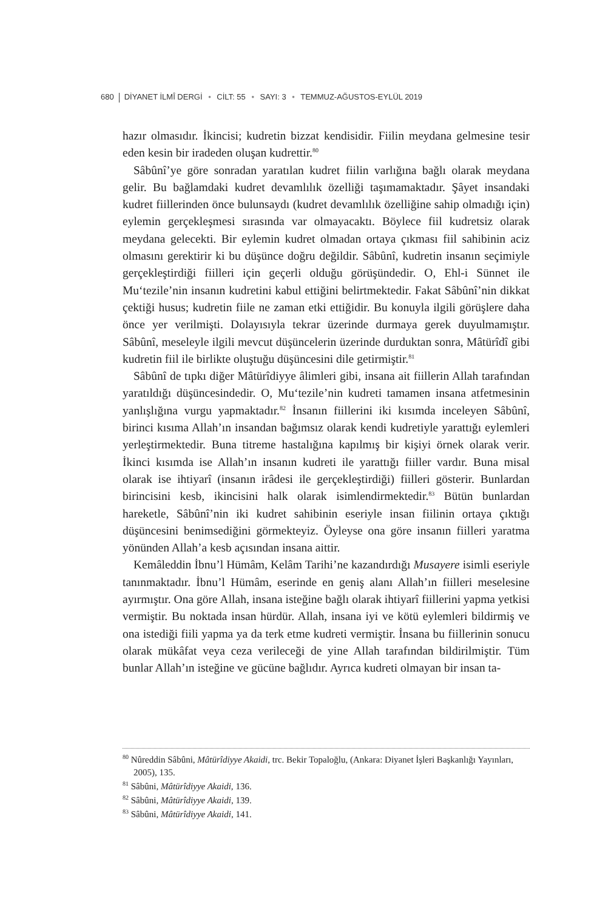680 DİYANET İLMÎ DERGİ • CİLT: 55 • SAYI: 3 • TEMMUZ-AĞUSTOS-EYLÜL 2019
hazır olmasıdır. İkincisi; kudretin bizzat kendisidir. Fiilin meydana gelmesine tesir eden kesin bir iradeden oluşan kudrettir.<sup>80</sup>
Sâbûnî’ye göre sonradan yaratılan kudret fiilin varlığına bağlı olarak meydana gelir. Bu bağlamdaki kudret devamlılık özelliği taşımamaktadır. Şâyet insandaki kudret fiillerinden önce bulunsaydı (kudret devamlılık özelliğine sahip olmadığı için) eylemin gerçekleşmesi sırasında var olmayacaktı. Böylece fiil kudretsiz olarak meydana gelecekti. Bir eylemin kudret olmadan ortaya çıkması fiil sahibinin aciz olmasını gerektirir ki bu düşünce doğru değildir. Sâbûnî, kudretin insanın seçimiyle gerçekleştirdiği fiilleri için geçerli olduğu görüşündedir. O, Ehl-i Sünnet ile Mu‘tezile’nin insanın kudretini kabul ettiğini belirtmektedir. Fakat Sâbûnî’nin dikkat çektiği husus; kudretin fiile ne zaman etki ettiğidir. Bu konuyla ilgili görüşlere daha önce yer verilmişti. Dolayısıyla tekrar üzerinde durmaya gerek duyulmamıştır. Sâbûnî, meseleyle ilgili mevcut düşüncelerin üzerinde durduktan sonra, Mâtürîdî gibi kudretin fiil ile birlikte oluştuğu düşüncesini dile getirmiştir.<sup>81</sup>
Sâbûnî de tıpkı diğer Mâtürîdiyye âlimleri gibi, insana ait fiillerin Allah tarafından yaratıldığı düşüncesindedir. O, Mu‘tezile’nin kudreti tamamen insana atfetmesinin yanlışlığına vurgu yapmaktadır.<sup>82</sup> İnsanın fiillerini iki kısımda inceleyen Sâbûnî, birinci kısıma Allah’ın insandan bağımsız olarak kendi kudretiyle yarattığı eylemleri yerleştirmektedir. Buna titreme hastalığına kapılmış bir kişiyi örnek olarak verir. İkinci kısımda ise Allah’ın insanın kudreti ile yarattığı fiiller vardır. Buna misal olarak ise ihtiyarî (insanın irâdesi ile gerçekleştirdiği) fiilleri gösterir. Bunlardan birincisini kesb, ikincisini halk olarak isimlendirmektedir.<sup>83</sup> Bütün bunlardan hareketle, Sâbûnî’nin iki kudret sahibinin eseriyle insan fiilinin ortaya çıktığı düşüncesini benimsediğini görmekteyiz. Öyleyse ona göre insanın fiilleri yaratma yönünden Allah’a kesb açısından insana aittir.
Kemâleddin İbnu’l Hümâm, Kelâm Tarihi’ne kazandırdığı Musayere isimli eseriyle tanınmaktadır. İbnu’l Hümâm, eserinde en geniş alanı Allah’ın fiilleri meselesine ayırmıştır. Ona göre Allah, insana isteğine bağlı olarak ihtiyarî fiillerini yapma yetkisi vermiştir. Bu noktada insan hürdür. Allah, insana iyi ve kötü eylemleri bildirmiş ve ona istediği fiili yapma ya da terk etme kudreti vermiştir. İnsana bu fiillerinin sonucu olarak mükâfat veya ceza verileceği de yine Allah tarafından bildirilmiştir. Tüm bunlar Allah’ın isteğine ve gücüne bağlıdır. Ayrıca kudreti olmayan bir insan ta-
<sup>80</sup> Nûreddin Sâbûni, Mâtürîdiyye Akaidi, trc. Bekir Topaloğlu, (Ankara: Diyanet İşleri Başkanlığı Yayınları, 2005), 135.
<sup>81</sup> Sâbûni, Mâtürîdiyye Akaidi, 136.
<sup>82</sup> Sâbûni, Mâtürîdiyye Akaidi, 139.
<sup>83</sup> Sâbûni, Mâtürîdiyye Akaidi, 141.